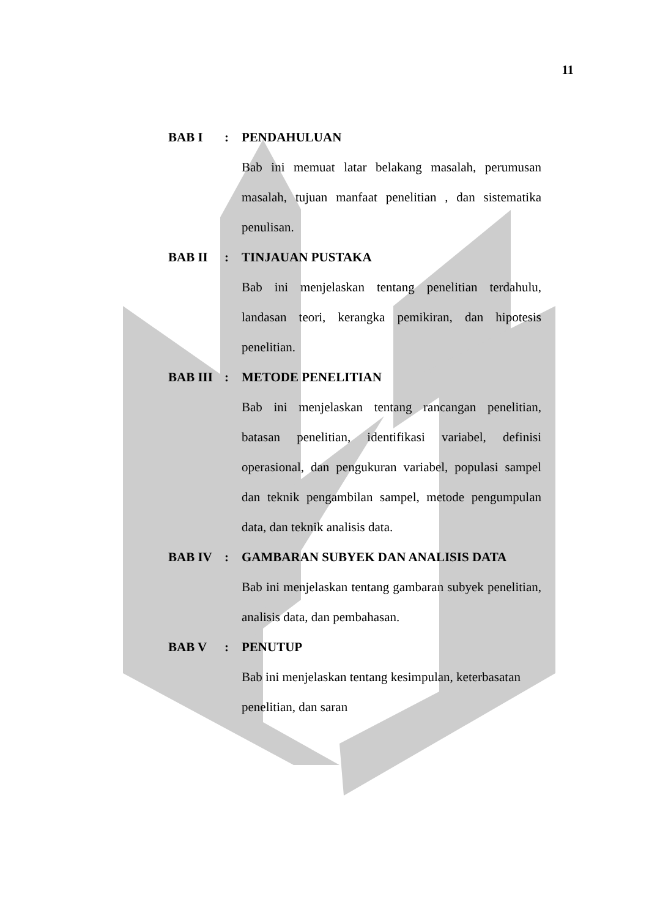11
BAB I: PENDAHULUAN
Bab ini memuat latar belakang masalah, perumusan masalah, tujuan manfaat penelitian , dan sistematika penulisan.
BAB II: TINJAUAN PUSTAKA
Bab ini menjelaskan tentang penelitian terdahulu, landasan teori, kerangka pemikiran, dan hipotesis penelitian.
BAB III: METODE PENELITIAN
Bab ini menjelaskan tentang rancangan penelitian, batasan penelitian, identifikasi variabel, definisi operasional, dan pengukuran variabel, populasi sampel dan teknik pengambilan sampel, metode pengumpulan data, dan teknik analisis data.
BAB IV: GAMBARAN SUBYEK DAN ANALISIS DATA
Bab ini menjelaskan tentang gambaran subyek penelitian, analisis data, dan pembahasan.
BAB V: PENUTUP
Bab ini menjelaskan tentang kesimpulan, keterbasatan penelitian, dan saran